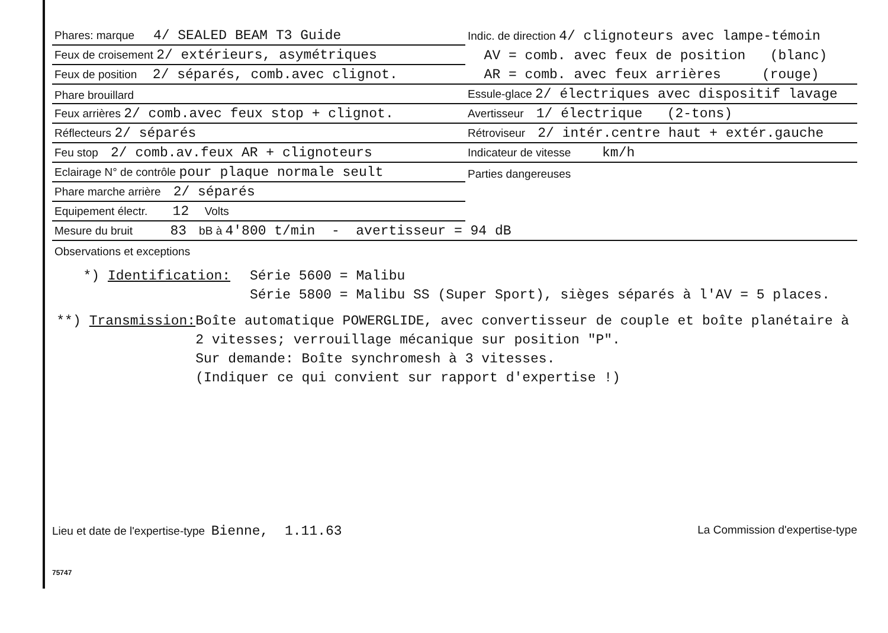| Phares: marque 4/ SEALED BEAM T3 Guide | Indic. de direction 4/ clignoteurs avec lampe-témoin |
| Feux de croisement 2/ extérieurs, asymétriques | AV = comb. avec feux de position (blanc) |
| Feux de position 2/ séparés, comb.avec clignot. | AR = comb. avec feux arrières (rouge) |
| Phare brouillard | Essule-glace 2/ électriques avec dispositif lavage |
| Feux arrières 2/ comb.avec feux stop + clignot. | Avertisseur 1/ électrique (2-tons) |
| Réflecteurs 2/ séparés | Rétroviseur 2/ intér.centre haut + extér.gauche |
| Feu stop 2/ comb.av.feux AR + clignoteurs | Indicateur de vitesse km/h |
| Eclairage N° de contrôle pour plaque normale seult | Parties dangereuses |
| Phare marche arrière 2/ séparés | |
| Equipement électr. 12 Volts | |
| Mesure du bruit 83 bB à 4'800 t/min - avertisseur = 94 dB | |
| Observations et exceptions | |
*) Identification: Série 5600 = Malibu
Série 5800 = Malibu SS (Super Sport), sièges séparés à l'AV = 5 places.
**) Transmission: Boîte automatique POWERGLIDE, avec convertisseur de couple et boîte planétaire à 2 vitesses; verrouillage mécanique sur position "P".
Sur demande: Boîte synchromesh à 3 vitesses.
(Indiquer ce qui convient sur rapport d'expertise !)
Lieu et date de l'expertise-type Bienne, 1.11.63 La Commission d'expertise-type
75747